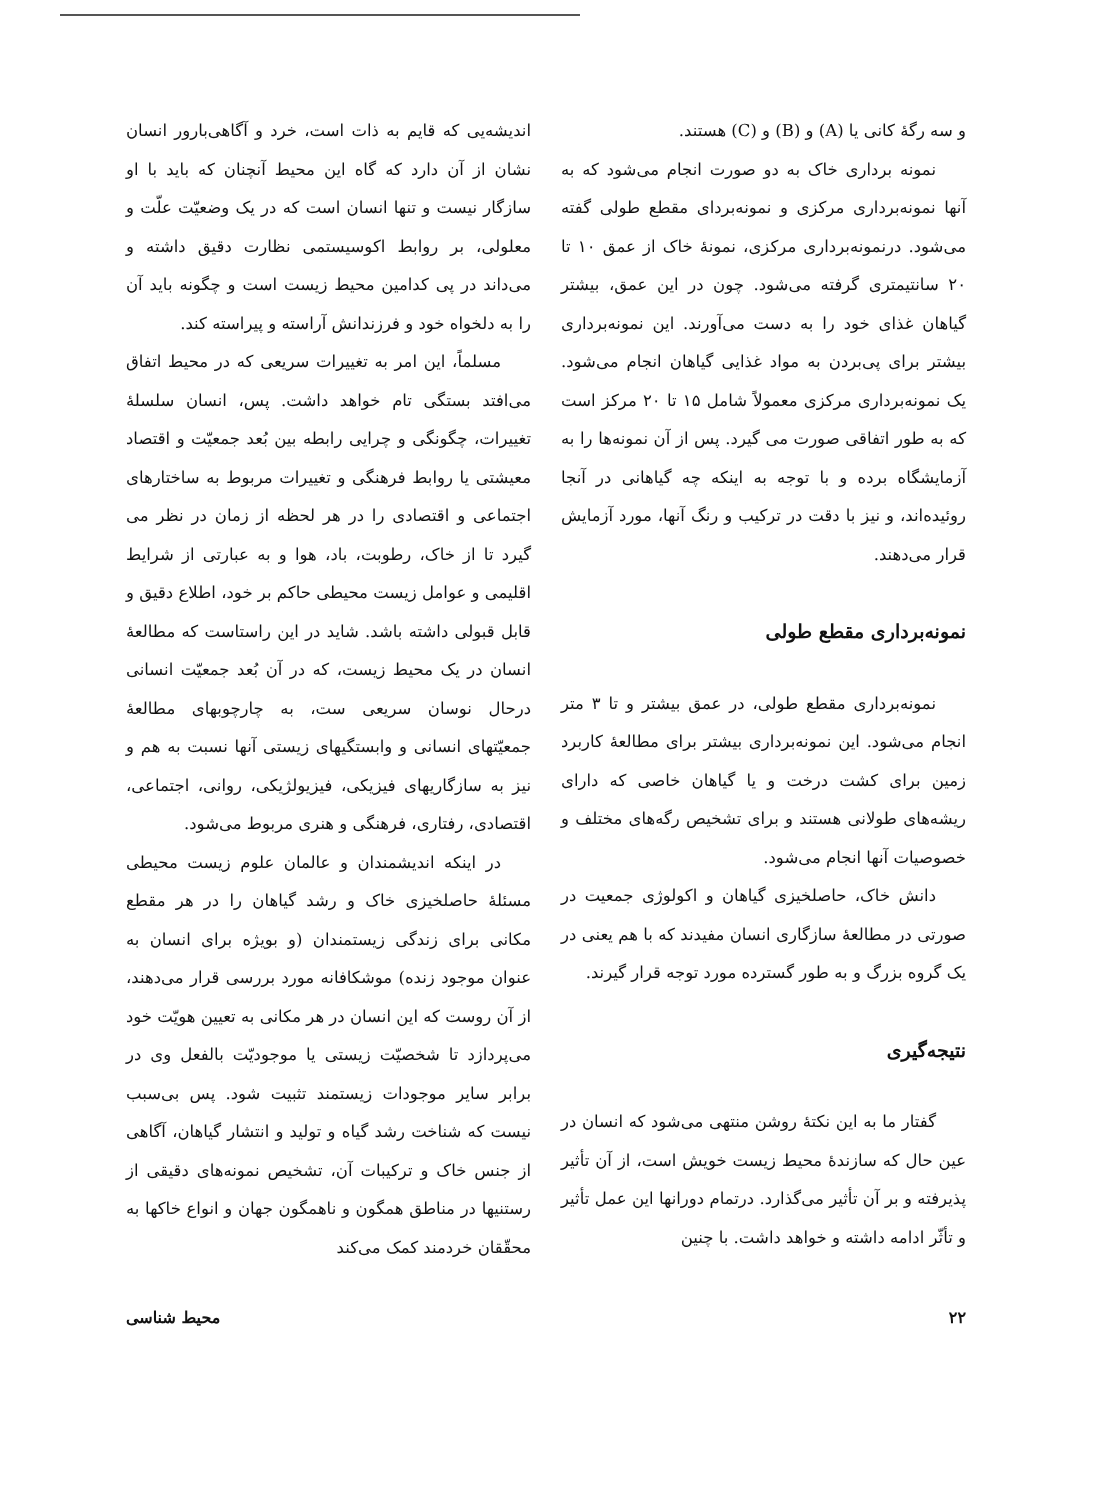و سه رگهٔ کانی یا (A) و (B) و (C) هستند.
نمونه برداری خاک به دو صورت انجام می‌شود که به آنها نمونه‌برداری مرکزی و نمونه‌بردای مقطع طولی گفته می‌شود. درنمونه‌برداری مرکزی، نمونهٔ خاک از عمق ۱۰ تا ۲۰ سانتیمتری گرفته می‌شود. چون در این عمق، بیشتر گیاهان غذای خود را به دست می‌آورند. این نمونه‌برداری بیشتر برای پی‌بردن به مواد غذایی گیاهان انجام می‌شود. یک نمونه‌برداری مرکزی معمولاً شامل ۱۵ تا ۲۰ مرکز است که به طور اتفاقی صورت می گیرد. پس از آن نمونه‌ها را به آزمایشگاه برده و با توجه به اینکه چه گیاهانی در آنجا روئیده‌اند، و نیز با دقت در ترکیب و رنگ آنها، مورد آزمایش قرار می‌دهند.
نمونه‌برداری مقطع طولی
نمونه‌برداری مقطع طولی، در عمق بیشتر و تا ۳ متر انجام می‌شود. این نمونه‌برداری بیشتر برای مطالعهٔ کاربرد زمین برای کشت درخت و یا گیاهان خاصی که دارای ریشه‌های طولانی هستند و برای تشخیص رگه‌های مختلف و خصوصیات آنها انجام می‌شود.
دانش خاک، حاصلخیزی گیاهان و اکولوژی جمعیت در صورتی در مطالعهٔ سازگاری انسان مفیدند که با هم یعنی در یک گروه بزرگ و به طور گسترده مورد توجه قرار گیرند.
نتیجه‌گیری
گفتار ما به این نکتهٔ روشن منتهی می‌شود که انسان در عین حال که سازندهٔ محیط زیست خویش است، از آن تأثیر پذیرفته و بر آن تأثیر می‌گذارد. درتمام دورانها این عمل تأثیر و تأثّر ادامه داشته و خواهد داشت. با چنین
اندیشه‌یی که قایم به ذات است، خرد و آگاهی‌بارور انسان نشان از آن دارد که گاه این محیط آنچنان که باید با او سازگار نیست و تنها انسان است که در یک وضعیّت علّت و معلولی، بر روابط اکوسیستمی نظارت دقیق داشته و می‌داند در پی کدامین محیط زیست است و چگونه باید آن را به دلخواه خود و فرزندانش آراسته و پیراسته کند.
مسلماً، این امر به تغییرات سریعی که در محیط اتفاق می‌افتد بستگی تام خواهد داشت. پس، انسان سلسلهٔ تغییرات، چگونگی و چرایی رابطه بین بُعد جمعیّت و اقتصاد معیشتی یا روابط فرهنگی و تغییرات مربوط به ساختارهای اجتماعی و اقتصادی را در هر لحظه از زمان در نظر می گیرد تا از خاک، رطوبت، باد، هوا و به عبارتی از شرایط اقلیمی و عوامل زیست محیطی حاکم بر خود، اطلاع دقیق و قابل قبولی داشته باشد. شاید در این راستاست که مطالعهٔ انسان در یک محیط زیست، که در آن بُعد جمعیّت انسانی درحال نوسان سریعی ست، به چارچوبهای مطالعهٔ جمعیّتهای انسانی و وابستگیهای زیستی آنها نسبت به هم و نیز به سازگاریهای فیزیکی، فیزیولژیکی، روانی، اجتماعی، اقتصادی، رفتاری، فرهنگی و هنری مربوط می‌شود.
در اینکه اندیشمندان و عالمان علوم زیست محیطی مسئلهٔ حاصلخیزی خاک و رشد گیاهان را در هر مقطع مکانی برای زندگی زیستمندان (و بویژه برای انسان به عنوان موجود زنده) موشکافانه مورد بررسی قرار می‌دهند، از آن روست که این انسان در هر مکانی به تعیین هویّت خود می‌پردازد تا شخصیّت زیستی یا موجودیّت بالفعل وی در برابر سایر موجودات زیستمند تثبیت شود. پس بی‌سبب نیست که شناخت رشد گیاه و تولید و انتشار گیاهان، آگاهی از جنس خاک و ترکیبات آن، تشخیص نمونه‌های دقیقی از رستنیها در مناطق همگون و ناهمگون جهان و انواع خاکها به محقّقان خردمند کمک می‌کند
۲۲ محیط شناسی